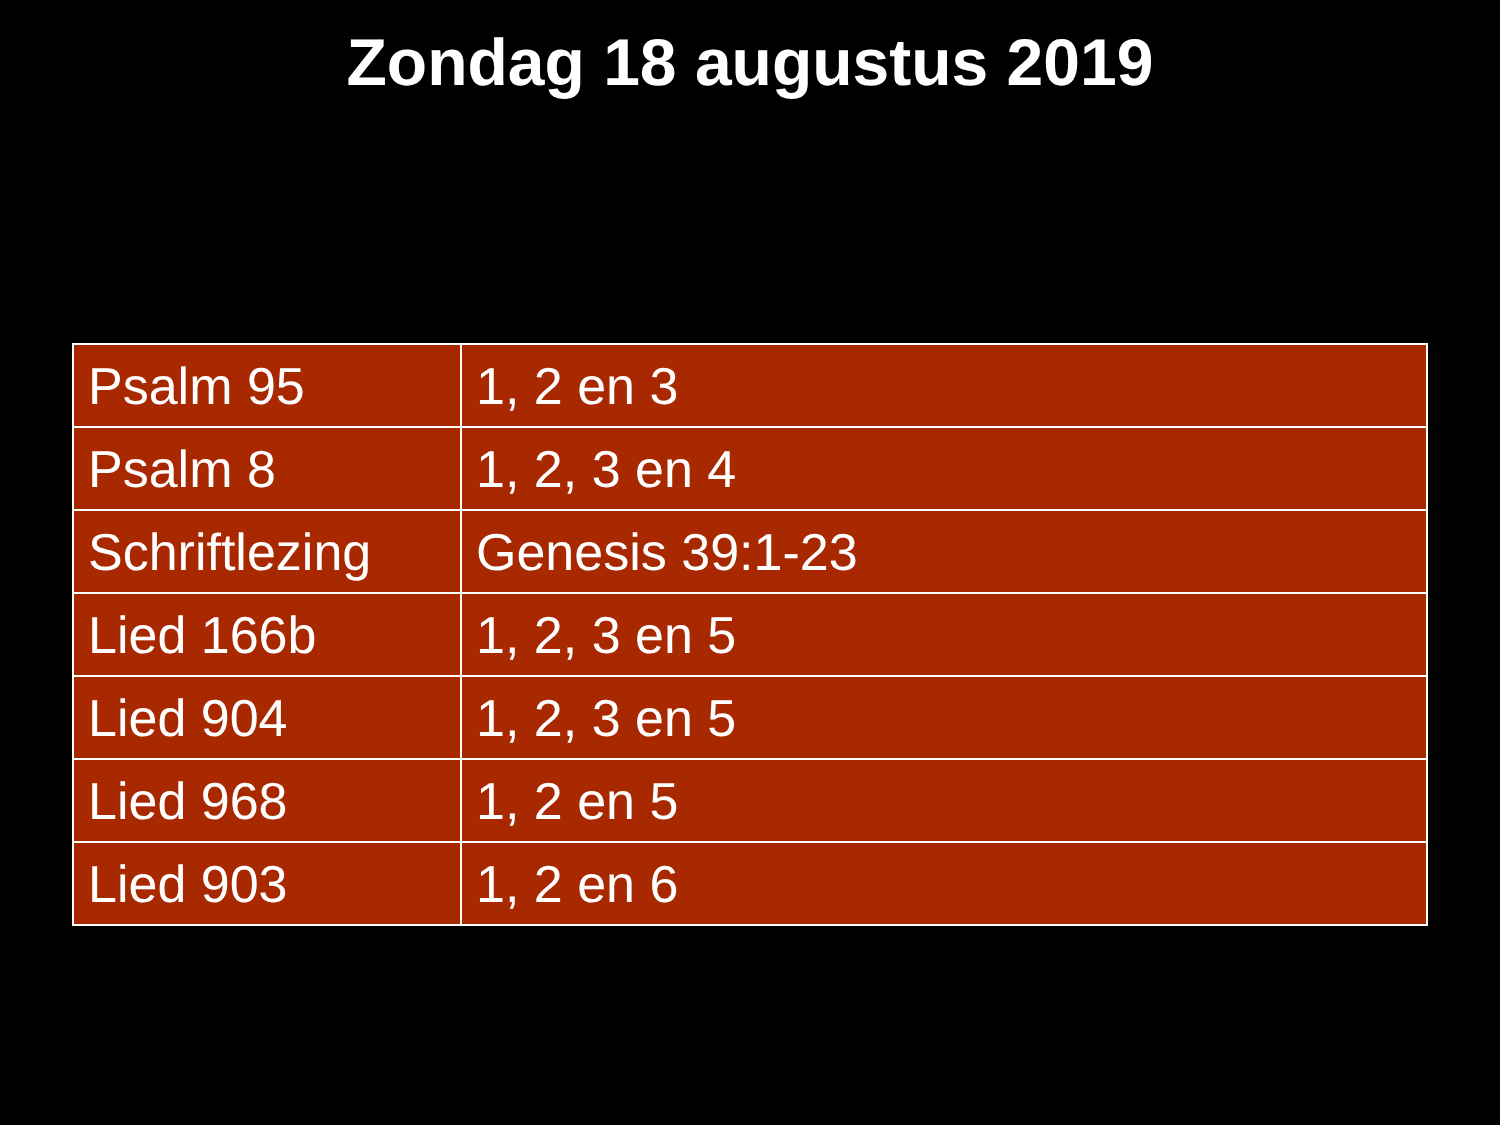Zondag 18 augustus 2019
| Psalm 95 | 1, 2 en 3 |
| Psalm 8 | 1, 2, 3 en 4 |
| Schriftlezing | Genesis 39:1-23 |
| Lied 166b | 1, 2, 3 en 5 |
| Lied 904 | 1, 2, 3 en 5 |
| Lied 968 | 1, 2 en 5 |
| Lied 903 | 1, 2 en 6 |